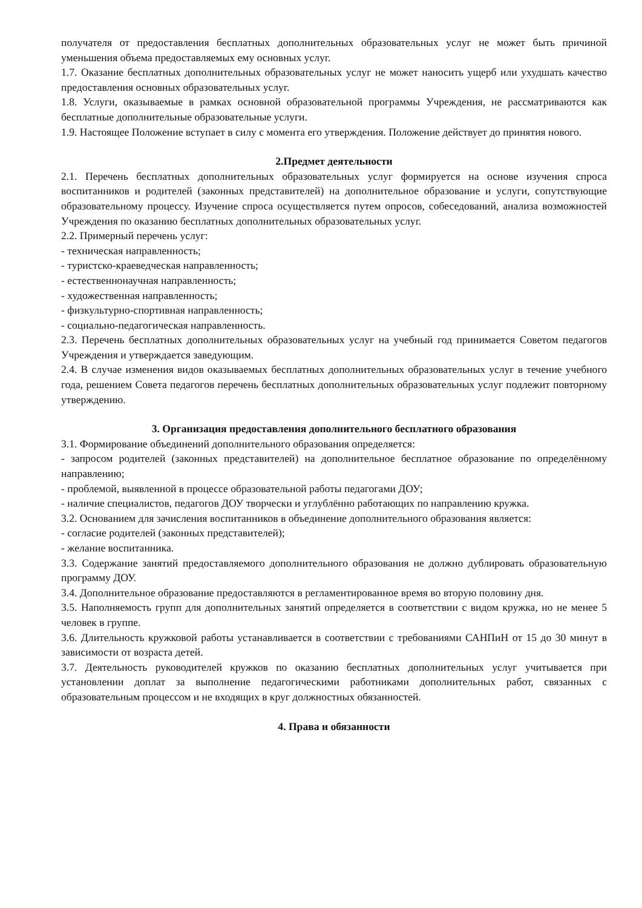получателя от предоставления бесплатных дополнительных образовательных услуг не может быть причиной уменьшения объема предоставляемых ему основных услуг.
1.7. Оказание бесплатных дополнительных образовательных услуг не может наносить ущерб или ухудшать качество предоставления основных образовательных услуг.
1.8. Услуги, оказываемые в рамках основной образовательной программы Учреждения, не рассматриваются как бесплатные дополнительные образовательные услуги.
1.9. Настоящее Положение вступает в силу с момента его утверждения. Положение действует до принятия нового.
2.Предмет деятельности
2.1. Перечень бесплатных дополнительных образовательных услуг формируется на основе изучения спроса воспитанников и родителей (законных представителей) на дополнительное образование и услуги, сопутствующие образовательному процессу. Изучение спроса осуществляется путем опросов, собеседований, анализа возможностей Учреждения по оказанию бесплатных дополнительных образовательных услуг.
2.2. Примерный перечень услуг:
- техническая направленность;
- туристско-краеведческая направленность;
- естественнонаучная направленность;
- художественная направленность;
- физкультурно-спортивная направленность;
- социально-педагогическая направленность.
2.3. Перечень бесплатных дополнительных образовательных услуг на учебный год принимается Советом педагогов Учреждения и утверждается заведующим.
2.4. В случае изменения видов оказываемых бесплатных дополнительных образовательных услуг в течение учебного года, решением Совета педагогов перечень бесплатных дополнительных образовательных услуг подлежит повторному утверждению.
3. Организация предоставления дополнительного бесплатного образования
3.1. Формирование объединений дополнительного образования определяется:
- запросом родителей (законных представителей) на дополнительное бесплатное образование по определённому направлению;
- проблемой, выявленной в процессе образовательной работы педагогами ДОУ;
- наличие специалистов, педагогов ДОУ творчески и углублённо работающих по направлению кружка.
3.2. Основанием для зачисления воспитанников в объединение дополнительного образования является:
- согласие родителей (законных представителей);
- желание воспитанника.
3.3. Содержание занятий предоставляемого дополнительного образования не должно дублировать образовательную программу ДОУ.
3.4. Дополнительное образование предоставляются в регламентированное время во вторую половину дня.
3.5. Наполняемость групп для дополнительных занятий определяется в соответствии с видом кружка, но не менее 5 человек в группе.
3.6. Длительность кружковой работы устанавливается в соответствии с требованиями САНПиН от 15 до 30 минут в зависимости от возраста детей.
3.7. Деятельность руководителей кружков по оказанию бесплатных дополнительных услуг учитывается при установлении доплат за выполнение педагогическими работниками дополнительных работ, связанных с образовательным процессом и не входящих в круг должностных обязанностей.
4. Права и обязанности